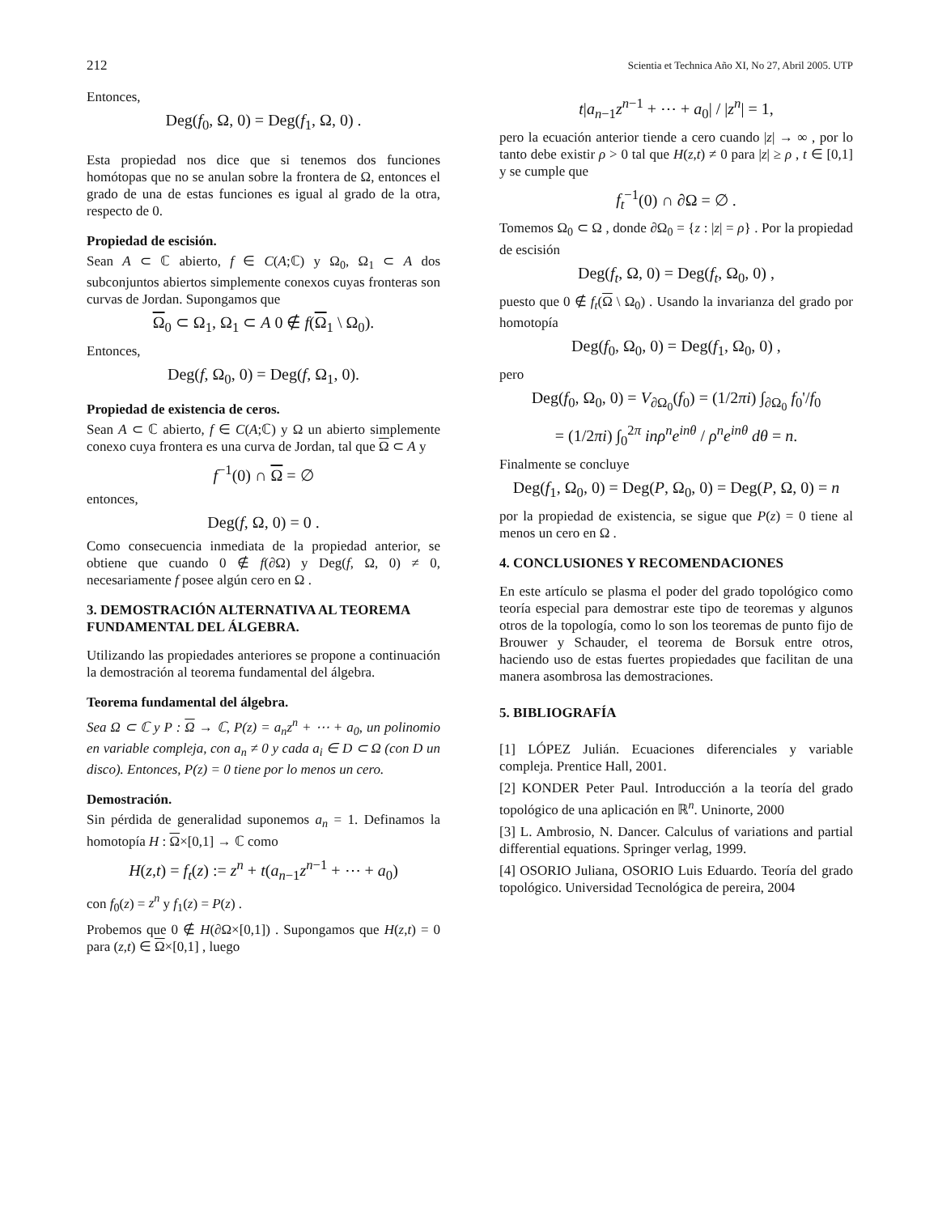212 Scientia et Technica Año XI, No 27, Abril 2005. UTP
Entonces,
Deg(f<sub>0</sub>, Ω, 0) = Deg(f<sub>1</sub>, Ω, 0) .
Esta propiedad nos dice que si tenemos dos funciones homótopas que no se anulan sobre la frontera de Ω, entonces el grado de una de estas funciones es igual al grado de la otra, respecto de 0.
Propiedad de escisión.
Sean A ⊂ ℂ abierto, f ∈ C(A;ℂ) y Ω<sub>0</sub>, Ω<sub>1</sub> ⊂ A dos subconjuntos abiertos simplemente conexos cuyas fronteras son curvas de Jordan. Supongamos que
Ω<sub>0</sub> ⊂ Ω<sub>1</sub>, Ω<sub>1</sub> ⊂ A 0 ∉ f(Ω<sub>1</sub> \ Ω<sub>0</sub>).
Entonces,
Deg(f, Ω<sub>0</sub>, 0) = Deg(f, Ω<sub>1</sub>, 0).
Propiedad de existencia de ceros.
Sean A ⊂ ℂ abierto, f ∈ C(A;ℂ) y Ω un abierto simplemente conexo cuya frontera es una curva de Jordan, tal que Ω ⊂ A y
f<sup>−1</sup>(0) ∩ Ω = ∅
entonces,
Deg(f, Ω, 0) = 0 .
Como consecuencia inmediata de la propiedad anterior, se obtiene que cuando 0 ∉ f(∂Ω) y Deg(f, Ω, 0) ≠ 0, necesariamente f posee algún cero en Ω .
3. DEMOSTRACIÓN ALTERNATIVA AL TEOREMA FUNDAMENTAL DEL ÁLGEBRA.
Utilizando las propiedades anteriores se propone a continuación la demostración al teorema fundamental del álgebra.
Teorema fundamental del álgebra.
Sea Ω ⊂ ℂ y P : Ω → ℂ, P(z) = a<sub>n</sub>z<sup>n</sup> + ⋯ + a<sub>0</sub>, un polinomio en variable compleja, con a<sub>n</sub> ≠ 0 y cada a<sub>i</sub> ∈ D ⊂ Ω (con D un disco). Entonces, P(z) = 0 tiene por lo menos un cero.
Demostración.
Sin pérdida de generalidad suponemos a<sub>n</sub> = 1. Definamos la homotopía H : Ω×[0,1] → ℂ como
H(z,t) = f<sub>t</sub>(z) := z<sup>n</sup> + t(a<sub>n−1</sub>z<sup>n−1</sup> + ⋯ + a<sub>0</sub>)
con f<sub>0</sub>(z) = z<sup>n</sup> y f<sub>1</sub>(z) = P(z) .
Probemos que 0 ∉ H(∂Ω×[0,1]) . Supongamos que H(z,t) = 0 para (z,t) ∈ Ω×[0,1] , luego
t|a<sub>n−1</sub>z<sup>n−1</sup> + ⋯ + a<sub>0</sub>| / |z<sup>n</sup>| = 1,
pero la ecuación anterior tiende a cero cuando |z| → ∞ , por lo tanto debe existir ρ > 0 tal que H(z,t) ≠ 0 para |z| ≥ ρ , t ∈ [0,1] y se cumple que
f<sub>t</sub><sup>−1</sup>(0) ∩ ∂Ω = ∅ .
Tomemos Ω<sub>0</sub> ⊂ Ω , donde ∂Ω<sub>0</sub> = {z : |z| = ρ} . Por la propiedad de escisión
Deg(f<sub>t</sub>, Ω, 0) = Deg(f<sub>t</sub>, Ω<sub>0</sub>, 0) ,
puesto que 0 ∉ f<sub>t</sub>(Ω \ Ω<sub>0</sub>) . Usando la invarianza del grado por homotopía
Deg(f<sub>0</sub>, Ω<sub>0</sub>, 0) = Deg(f<sub>1</sub>, Ω<sub>0</sub>, 0) ,
pero
Deg(f<sub>0</sub>, Ω<sub>0</sub>, 0) = V<sub>∂Ω<sub>0</sub></sub>(f<sub>0</sub>) = (1/2πi) ∫<sub>∂Ω<sub>0</sub></sub> f<sub>0</sub>'/f<sub>0</sub>
= (1/2πi) ∫<sub>0</sub><sup>2π</sup> inρ<sup>n</sup>e<sup>inθ</sup> / ρ<sup>n</sup>e<sup>inθ</sup> dθ = n.
Finalmente se concluye
Deg(f<sub>1</sub>, Ω<sub>0</sub>, 0) = Deg(P, Ω<sub>0</sub>, 0) = Deg(P, Ω, 0) = n
por la propiedad de existencia, se sigue que P(z) = 0 tiene al menos un cero en Ω .
4. CONCLUSIONES Y RECOMENDACIONES
En este artículo se plasma el poder del grado topológico como teoría especial para demostrar este tipo de teoremas y algunos otros de la topología, como lo son los teoremas de punto fijo de Brouwer y Schauder, el teorema de Borsuk entre otros, haciendo uso de estas fuertes propiedades que facilitan de una manera asombrosa las demostraciones.
5. BIBLIOGRAFÍA
[1] LÓPEZ Julián. Ecuaciones diferenciales y variable compleja. Prentice Hall, 2001.
[2] KONDER Peter Paul. Introducción a la teoría del grado topológico de una aplicación en ℝ<sup>n</sup>. Uninorte, 2000
[3] L. Ambrosio, N. Dancer. Calculus of variations and partial differential equations. Springer verlag, 1999.
[4] OSORIO Juliana, OSORIO Luis Eduardo. Teoría del grado topológico. Universidad Tecnológica de pereira, 2004